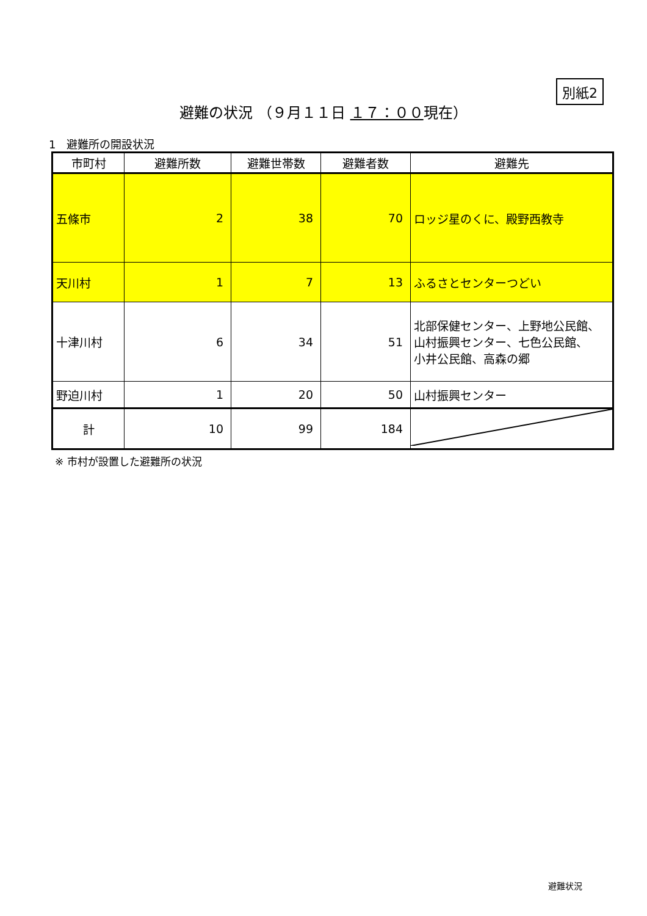別紙2
避難の状況 （９月１１日 １７：００現在）
1　避難所の開設状況
| 市町村 | 避難所数 | 避難世帯数 | 避難者数 | 避難先 |
| --- | --- | --- | --- | --- |
| 五條市 | 2 | 38 | 70 | ロッジ星のくに、殿野西教寺 |
| 天川村 | 1 | 7 | 13 | ふるさとセンターつどい |
| 十津川村 | 6 | 34 | 51 | 北部保健センター、上野地公民館、 山村振興センター、七色公民館、 小井公民館、高森の郷 |
| 野迫川村 | 1 | 20 | 50 | 山村振興センター |
| 計 | 10 | 99 | 184 | |
※ 市村が設置した避難所の状況
避難状況